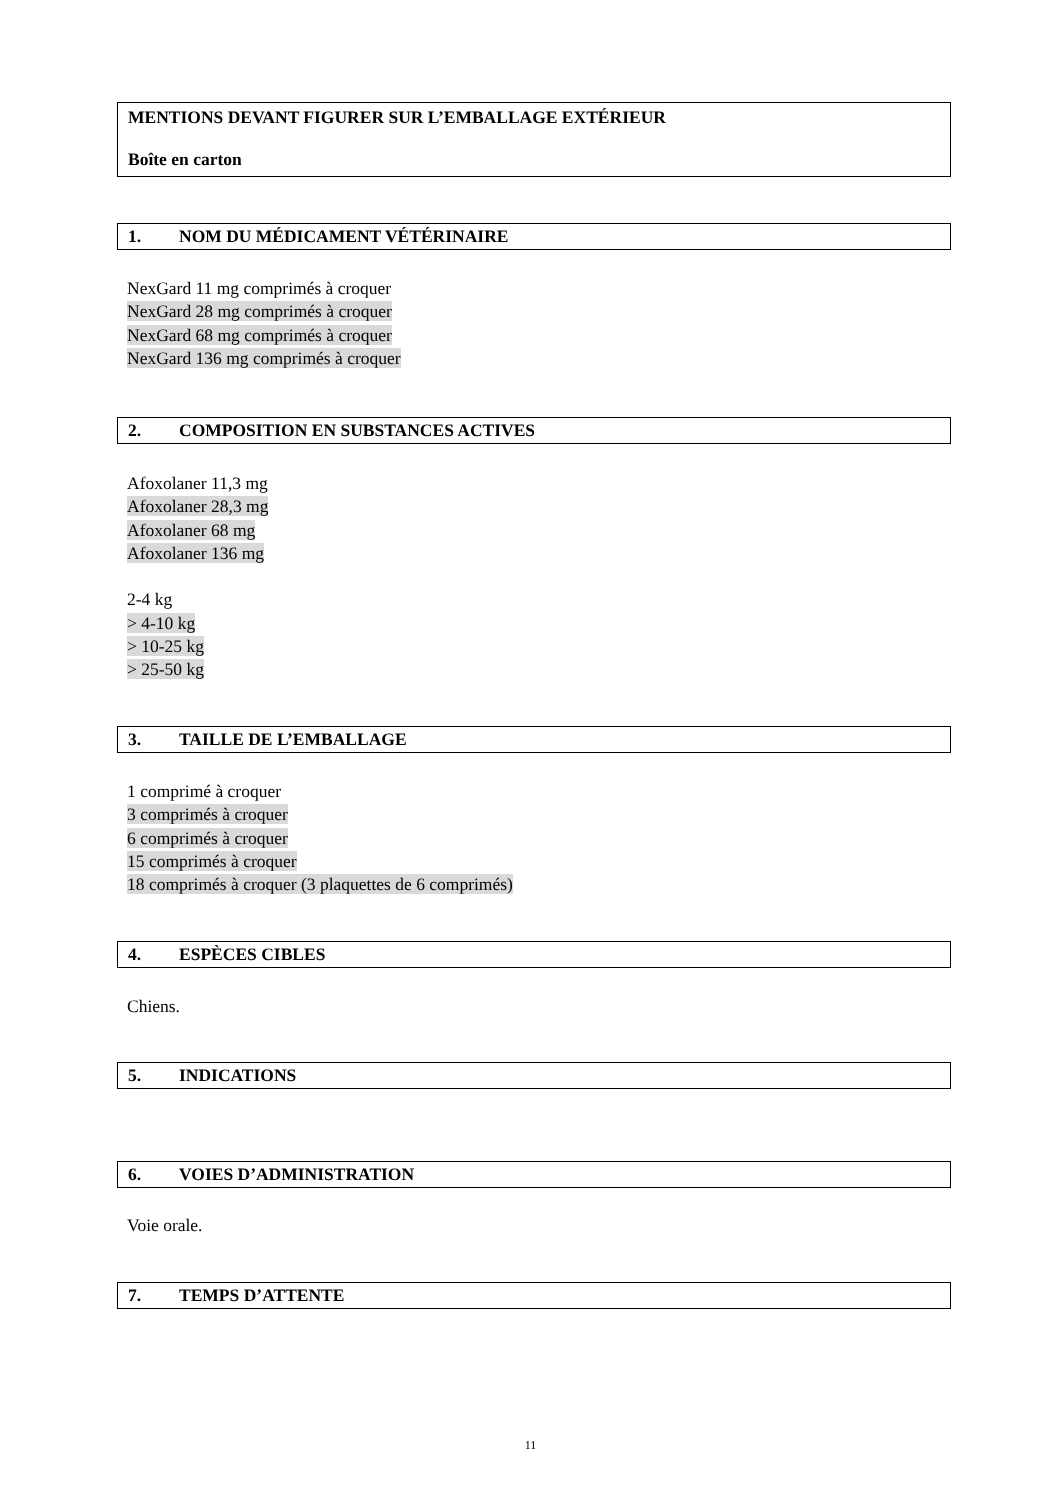MENTIONS DEVANT FIGURER SUR L’EMBALLAGE EXTÉRIEUR
Boîte en carton
1. NOM DU MÉDICAMENT VÉTÉRINAIRE
NexGard 11 mg comprimés à croquer
NexGard 28 mg comprimés à croquer
NexGard 68 mg comprimés à croquer
NexGard 136 mg comprimés à croquer
2. COMPOSITION EN SUBSTANCES ACTIVES
Afoxolaner 11,3 mg
Afoxolaner 28,3 mg
Afoxolaner 68 mg
Afoxolaner 136 mg
2-4 kg
> 4-10 kg
> 10-25 kg
> 25-50 kg
3. TAILLE DE L’EMBALLAGE
1 comprimé à croquer
3 comprimés à croquer
6 comprimés à croquer
15 comprimés à croquer
18 comprimés à croquer (3 plaquettes de 6 comprimés)
4. ESPÈCES CIBLES
Chiens.
5. INDICATIONS
6. VOIES D’ADMINISTRATION
Voie orale.
7. TEMPS D’ATTENTE
11